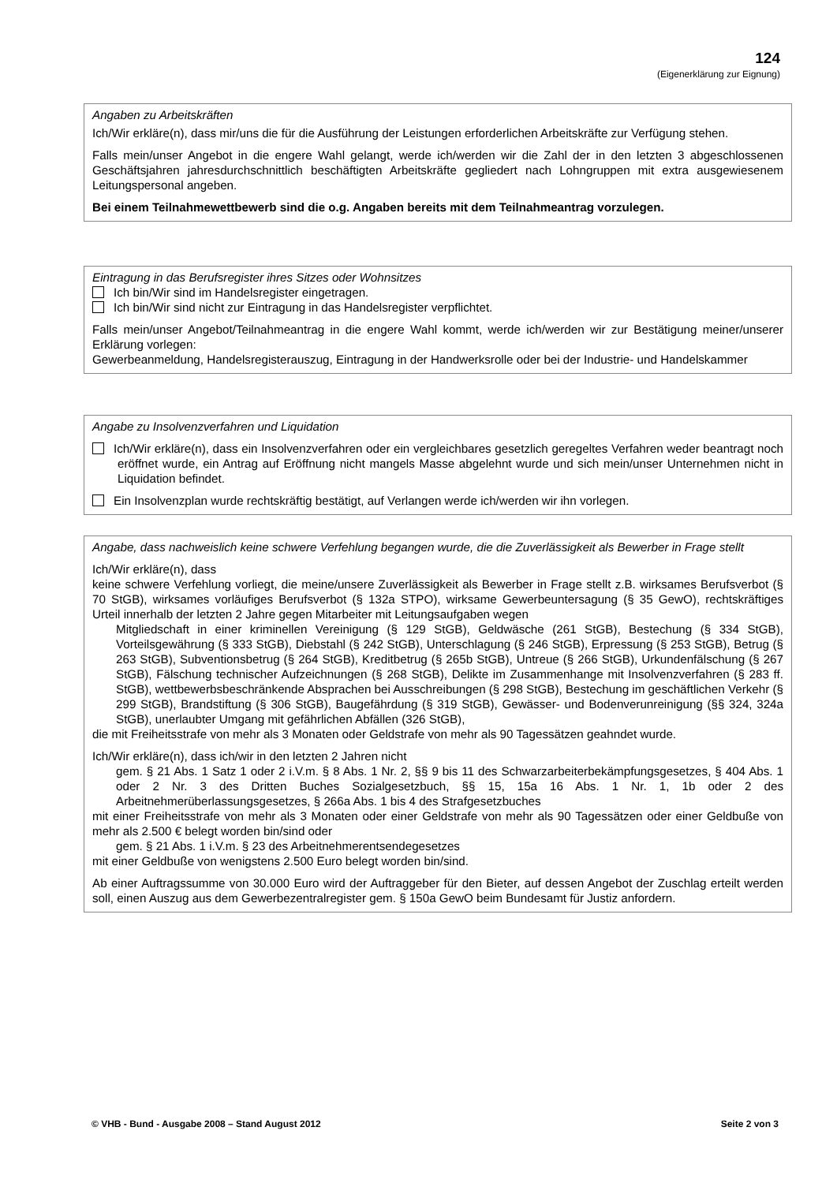124
(Eigenerklärung zur Eignung)
Angaben zu Arbeitskräften
Ich/Wir erkläre(n), dass mir/uns die für die Ausführung der Leistungen erforderlichen Arbeitskräfte zur Verfügung stehen.
Falls mein/unser Angebot in die engere Wahl gelangt, werde ich/werden wir die Zahl der in den letzten 3 abgeschlossenen Geschäftsjahren jahresdurchschnittlich beschäftigten Arbeitskräfte gegliedert nach Lohngruppen mit extra ausgewiesenem Leitungspersonal angeben.
Bei einem Teilnahmewettbewerb sind die o.g. Angaben bereits mit dem Teilnahmeantrag vorzulegen.
Eintragung in das Berufsregister ihres Sitzes oder Wohnsitzes
Ich bin/Wir sind im Handelsregister eingetragen.
Ich bin/Wir sind nicht zur Eintragung in das Handelsregister verpflichtet.
Falls mein/unser Angebot/Teilnahmeantrag in die engere Wahl kommt, werde ich/werden wir zur Bestätigung meiner/unserer Erklärung vorlegen:
Gewerbeanmeldung, Handelsregisterauszug, Eintragung in der Handwerksrolle oder bei der Industrie- und Handelskammer
Angabe zu Insolvenzverfahren und Liquidation
Ich/Wir erkläre(n), dass ein Insolvenzverfahren oder ein vergleichbares gesetzlich geregeltes Verfahren weder beantragt noch eröffnet wurde, ein Antrag auf Eröffnung nicht mangels Masse abgelehnt wurde und sich mein/unser Unternehmen nicht in Liquidation befindet.
Ein Insolvenzplan wurde rechtskräftig bestätigt, auf Verlangen werde ich/werden wir ihn vorlegen.
Angabe, dass nachweislich keine schwere Verfehlung begangen wurde, die die Zuverlässigkeit als Bewerber in Frage stellt
Ich/Wir erkläre(n), dass
keine schwere Verfehlung vorliegt, die meine/unsere Zuverlässigkeit als Bewerber in Frage stellt z.B. wirksames Berufsverbot (§ 70 StGB), wirksames vorläufiges Berufsverbot (§ 132a STPO), wirksame Gewerbeuntersagung (§ 35 GewO), rechtskräftiges Urteil innerhalb der letzten 2 Jahre gegen Mitarbeiter mit Leitungsaufgaben wegen
Mitgliedschaft in einer kriminellen Vereinigung (§ 129 StGB), Geldwäsche (261 StGB), Bestechung (§ 334 StGB), Vorteilsgewährung (§ 333 StGB), Diebstahl (§ 242 StGB), Unterschlagung (§ 246 StGB), Erpressung (§ 253 StGB), Betrug (§ 263 StGB), Subventionsbetrug (§ 264 StGB), Kreditbetrug (§ 265b StGB), Untreue (§ 266 StGB), Urkundenfälschung (§ 267 StGB), Fälschung technischer Aufzeichnungen (§ 268 StGB), Delikte im Zusammenhange mit Insolvenzverfahren (§ 283 ff. StGB), wettbewerbsbeschränkende Absprachen bei Ausschreibungen (§ 298 StGB), Bestechung im geschäftlichen Verkehr (§ 299 StGB), Brandstiftung (§ 306 StGB), Baugefährdung (§ 319 StGB), Gewässer- und Bodenverunreinigung (§§ 324, 324a StGB), unerlaubter Umgang mit gefährlichen Abfällen (326 StGB),
die mit Freiheitsstrafe von mehr als 3 Monaten oder Geldstrafe von mehr als 90 Tagessätzen geahndet wurde.
Ich/Wir erkläre(n), dass ich/wir in den letzten 2 Jahren nicht
gem. § 21 Abs. 1 Satz 1 oder 2 i.V.m. § 8 Abs. 1 Nr. 2, §§ 9 bis 11 des Schwarzarbeiterbekämpfungsgesetzes, § 404 Abs. 1 oder 2 Nr. 3 des Dritten Buches Sozialgesetzbuch, §§ 15, 15a 16 Abs. 1 Nr. 1, 1b oder 2 des Arbeitnehmerüberlassungsgesetzes, § 266a Abs. 1 bis 4 des Strafgesetzbuches
mit einer Freiheitsstrafe von mehr als 3 Monaten oder einer Geldstrafe von mehr als 90 Tagessätzen oder einer Geldbuße von mehr als 2.500 € belegt worden bin/sind oder
gem. § 21 Abs. 1 i.V.m. § 23 des Arbeitnehmerentsendegesetzes
mit einer Geldbuße von wenigstens 2.500 Euro belegt worden bin/sind.
Ab einer Auftragssumme von 30.000 Euro wird der Auftraggeber für den Bieter, auf dessen Angebot der Zuschlag erteilt werden soll, einen Auszug aus dem Gewerbezentralregister gem. § 150a GewO beim Bundesamt für Justiz anfordern.
© VHB - Bund - Ausgabe 2008 – Stand August 2012 Seite 2 von 3